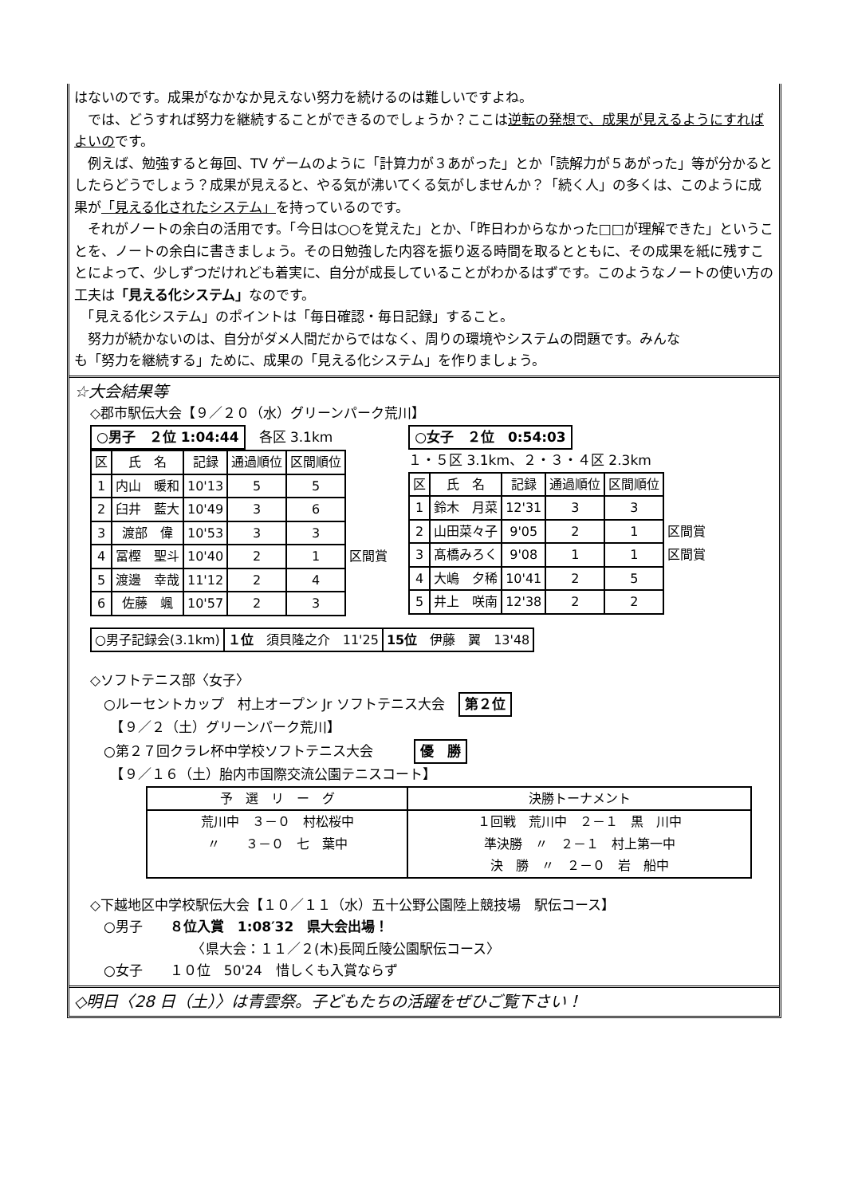はないのです。成果がなかなか見えない努力を続けるのは難しいですよね。
　では、どうすれば努力を継続することができるのでしょうか？ここは逆転の発想で、成果が見えるようにすればよいのです。
　例えば、勉強すると毎回、TV ゲームのように「計算力が３あがった」とか「読解力が５あがった」等が分かるとしたらどうでしょう？成果が見えると、やる気が沸いてくる気がしませんか？「続く人」の多くは、このように成果が「見える化されたシステム」を持っているのです。
　それがノートの余白の活用です。「今日は○○を覚えた」とか、「昨日わからなかった□□が理解できた」ということを、ノートの余白に書きましょう。その日勉強した内容を振り返る時間を取るとともに、その成果を紙に残すことによって、少しずつだけれども着実に、自分が成長していることがわかるはずです。このようなノートの使い方の工夫は「見える化システム」なのです。
　「見える化システム」のポイントは「毎日確認・毎日記録」すること。
　努力が続かないのは、自分がダメ人間だからではなく、周りの環境やシステムの問題です。みんなも「努力を継続する」ために、成果の「見える化システム」を作りましょう。
☆大会結果等
◇郡市駅伝大会【９／２０（水）グリーンパーク荒川】
○男子　２位 1:04:44　各区 3.1km
| 区 | 氏 名 | 記録 | 通過順位 | 区間順位 | |
| 1 | 内山 暖和 | 10'13 | 5 | 5 | |
| 2 | 臼井 藍大 | 10'49 | 3 | 6 | |
| 3 | 渡部 偉 | 10'53 | 3 | 3 | |
| 4 | 冨樫 聖斗 | 10'40 | 2 | 1 | 区間賞 |
| 5 | 渡邊 幸哉 | 11'12 | 2 | 4 | |
| 6 | 佐藤 颯 | 10'57 | 2 | 3 | |
○女子　２位　0:54:03
１・５区 3.1km、２・３・４区 2.3km
| 区 | 氏 名 | 記録 | 通過順位 | 区間順位 | |
| 1 | 鈴木 月菜 | 12'31 | 3 | 3 | |
| 2 | 山田菜々子 | 9'05 | 2 | 1 | 区間賞 |
| 3 | 髙橋みろく | 9'08 | 1 | 1 | 区間賞 |
| 4 | 大嶋 夕稀 | 10'41 | 2 | 5 | |
| 5 | 井上 咲南 | 12'38 | 2 | 2 | |
| ○男子記録会(3.1km) | １位 須貝隆之介 11'25 | 15位 伊藤 翼 13'48 |
◇ソフトテニス部〈女子〉
　○ルーセントカップ　村上オープン Jr ソフトテニス大会　第２位
　　【９／２（土）グリーンパーク荒川】
　○第２７回クラレ杯中学校ソフトテニス大会　　　優　勝
　　【９／１６（土）胎内市国際交流公園テニスコート】
| 予 選 リ ー グ | 決勝トーナメント |
| --- | --- |
| 荒川中 ３－０ 村松桜中 〃 ３－０ 七 葉中 | １回戦 荒川中 ２－１ 黒 川中 準決勝 〃 ２－１ 村上第一中 決 勝 〃 ２－０ 岩 船中 |
◇下越地区中学校駅伝大会【１０／１１（水）五十公野公園陸上競技場　駅伝コース】
　○男子　　８位入賞　1:08′32　県大会出場！
　　　　　　　　〈県大会：１１／２(木)長岡丘陵公園駅伝コース〉
　○女子　　１０位　50'24　惜しくも入賞ならず
◇明日〈28 日（土）〉は青雲祭。子どもたちの活躍をぜひご覧下さい！